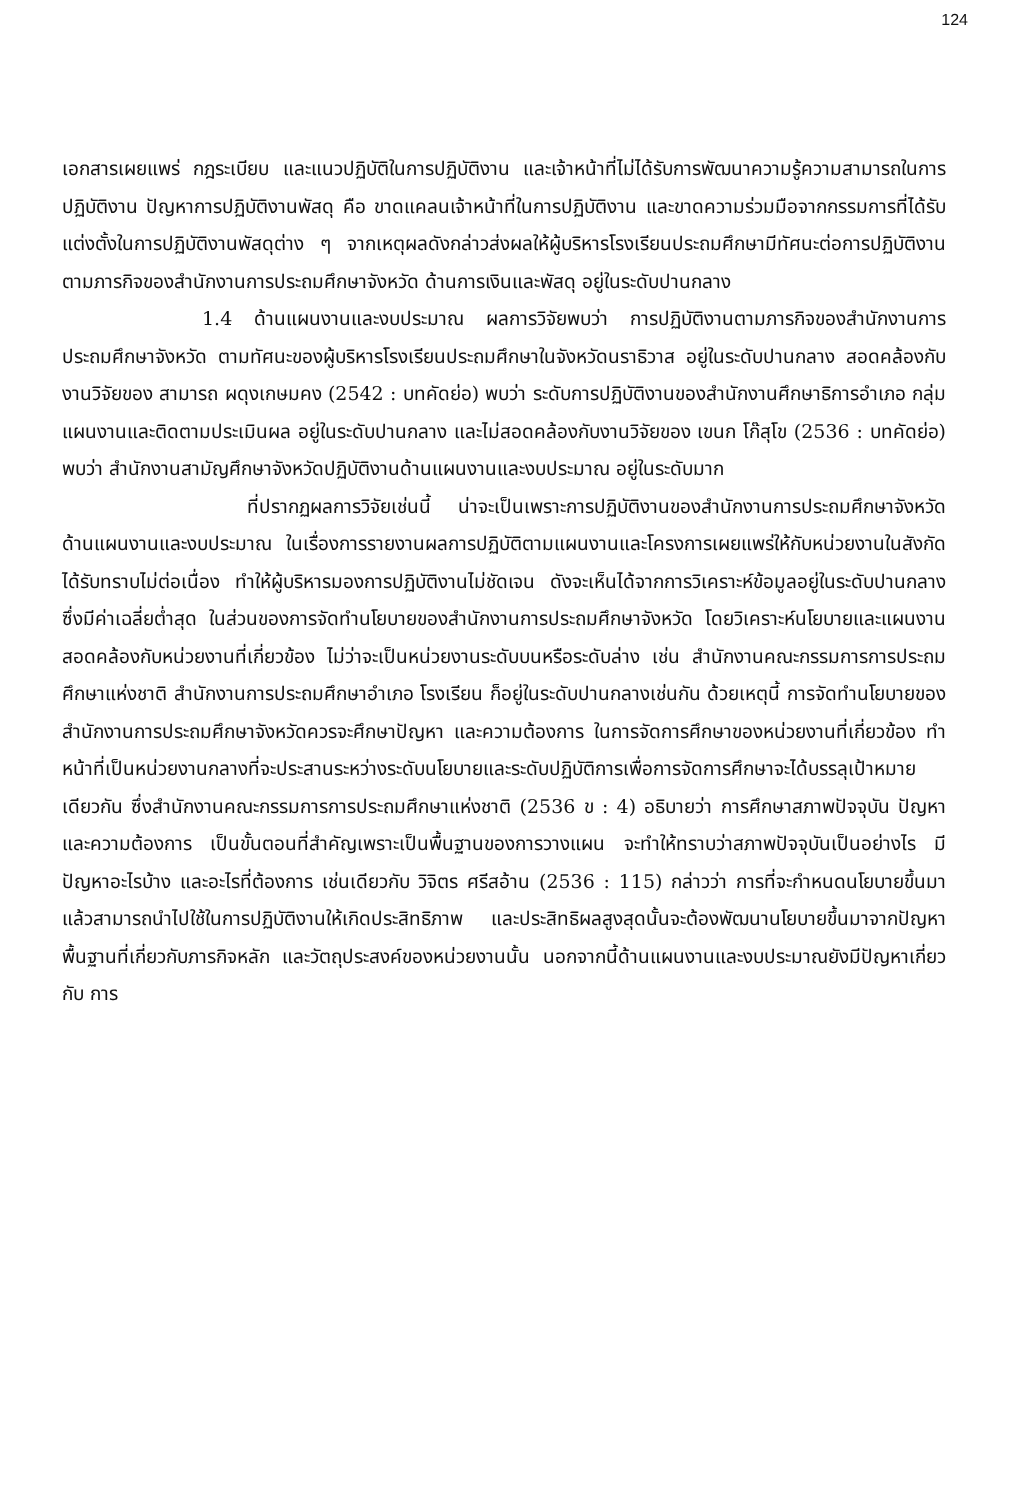124
เอกสารเผยแพร่ กฎระเบียบ และแนวปฏิบัติในการปฏิบัติงาน และเจ้าหน้าที่ไม่ได้รับการพัฒนาความรู้ความสามารถในการปฏิบัติงาน ปัญหาการปฏิบัติงานพัสดุ คือ ขาดแคลนเจ้าหน้าที่ในการปฏิบัติงาน และขาดความร่วมมือจากกรรมการที่ได้รับแต่งตั้งในการปฏิบัติงานพัสดุต่าง ๆ จากเหตุผลดังกล่าวส่งผลให้ผู้บริหารโรงเรียนประถมศึกษามีทัศนะต่อการปฏิบัติงานตามภารกิจของสำนักงานการประถมศึกษาจังหวัด ด้านการเงินและพัสดุ อยู่ในระดับปานกลาง
1.4 ด้านแผนงานและงบประมาณ ผลการวิจัยพบว่า การปฏิบัติงานตามภารกิจของสำนักงานการประถมศึกษาจังหวัด ตามทัศนะของผู้บริหารโรงเรียนประถมศึกษาในจังหวัดนราธิวาส อยู่ในระดับปานกลาง สอดคล้องกับงานวิจัยของ สามารถ ผดุงเกษมคง (2542 : บทคัดย่อ) พบว่า ระดับการปฏิบัติงานของสำนักงานศึกษาธิการอำเภอ กลุ่มแผนงานและติดตามประเมินผล อยู่ในระดับปานกลาง และไม่สอดคล้องกับงานวิจัยของ เขนก โก๊สุโข (2536 : บทคัดย่อ) พบว่า สำนักงานสามัญศึกษาจังหวัดปฏิบัติงานด้านแผนงานและงบประมาณ อยู่ในระดับมาก
ที่ปรากฏผลการวิจัยเช่นนี้ น่าจะเป็นเพราะการปฏิบัติงานของสำนักงานการประถมศึกษาจังหวัด ด้านแผนงานและงบประมาณ ในเรื่องการรายงานผลการปฏิบัติตามแผนงานและโครงการเผยแพร่ให้กับหน่วยงานในสังกัดได้รับทราบไม่ต่อเนื่อง ทำให้ผู้บริหารมองการปฏิบัติงานไม่ชัดเจน ดังจะเห็นได้จากการวิเคราะห์ข้อมูลอยู่ในระดับปานกลางซึ่งมีค่าเฉลี่ยต่ำสุด ในส่วนของการจัดทำนโยบายของสำนักงานการประถมศึกษาจังหวัด โดยวิเคราะห์นโยบายและแผนงานสอดคล้องกับหน่วยงานที่เกี่ยวข้อง ไม่ว่าจะเป็นหน่วยงานระดับบนหรือระดับล่าง เช่น สำนักงานคณะกรรมการการประถมศึกษาแห่งชาติ สำนักงานการประถมศึกษาอำเภอ โรงเรียน ก็อยู่ในระดับปานกลางเช่นกัน ด้วยเหตุนี้ การจัดทำนโยบายของสำนักงานการประถมศึกษาจังหวัดควรจะศึกษาปัญหา และความต้องการ ในการจัดการศึกษาของหน่วยงานที่เกี่ยวข้อง ทำหน้าที่เป็นหน่วยงานกลางที่จะประสานระหว่างระดับนโยบายและระดับปฏิบัติการเพื่อการจัดการศึกษาจะได้บรรลุเป้าหมายเดียวกัน ซึ่งสำนักงานคณะกรรมการการประถมศึกษาแห่งชาติ (2536 ข : 4) อธิบายว่า การศึกษาสภาพปัจจุบัน ปัญหา และความต้องการ เป็นขั้นตอนที่สำคัญเพราะเป็นพื้นฐานของการวางแผน จะทำให้ทราบว่าสภาพปัจจุบันเป็นอย่างไร มีปัญหาอะไรบ้าง และอะไรที่ต้องการ เช่นเดียวกับ วิจิตร ศรีสอ้าน (2536 : 115) กล่าวว่า การที่จะกำหนดนโยบายขึ้นมาแล้วสามารถนำไปใช้ในการปฏิบัติงานให้เกิดประสิทธิภาพ และประสิทธิผลสูงสุดนั้นจะต้องพัฒนานโยบายขึ้นมาจากปัญหาพื้นฐานที่เกี่ยวกับภารกิจหลัก และวัตถุประสงค์ของหน่วยงานนั้น นอกจากนี้ด้านแผนงานและงบประมาณยังมีปัญหาเกี่ยวกับ การ